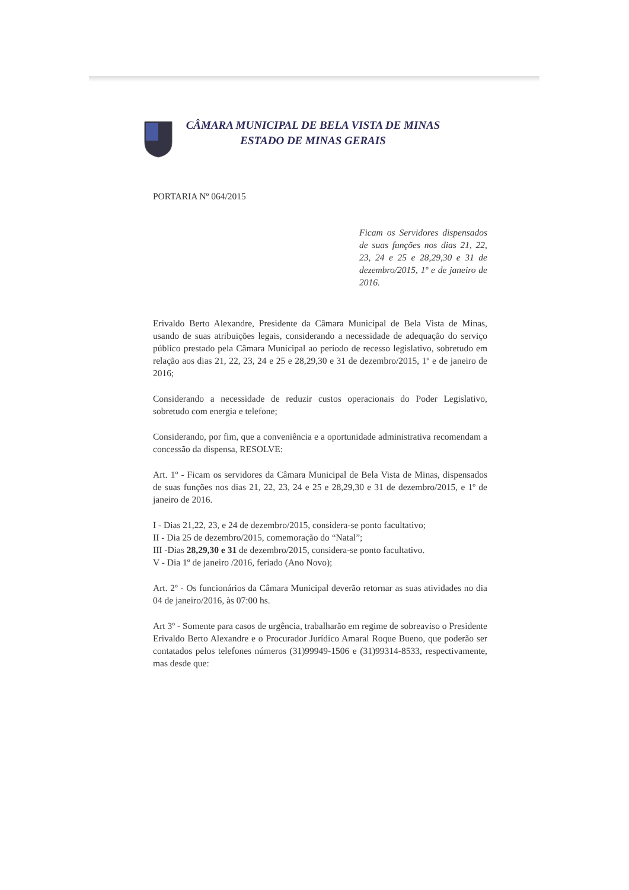CÂMARA MUNICIPAL DE BELA VISTA DE MINAS
ESTADO DE MINAS GERAIS
PORTARIA Nº 064/2015
Ficam os Servidores dispensados de suas funções nos dias 21, 22, 23, 24 e 25 e 28,29,30 e 31 de dezembro/2015, 1º e de janeiro de 2016.
Erivaldo Berto Alexandre, Presidente da Câmara Municipal de Bela Vista de Minas, usando de suas atribuições legais, considerando a necessidade de adequação do serviço público prestado pela Câmara Municipal ao período de recesso legislativo, sobretudo em relação aos dias 21, 22, 23, 24 e 25 e 28,29,30 e 31 de dezembro/2015, 1º e de janeiro de 2016;
Considerando a necessidade de reduzir custos operacionais do Poder Legislativo, sobretudo com energia e telefone;
Considerando, por fim, que a conveniência e a oportunidade administrativa recomendam a concessão da dispensa, RESOLVE:
Art. 1º - Ficam os servidores da Câmara Municipal de Bela Vista de Minas, dispensados de suas funções nos dias 21, 22, 23, 24 e 25 e 28,29,30 e 31 de dezembro/2015, e 1º de janeiro de 2016.
I - Dias 21,22, 23, e 24 de dezembro/2015, considera-se ponto facultativo;
II - Dia 25 de dezembro/2015, comemoração do “Natal”;
III -Dias 28,29,30 e 31 de dezembro/2015, considera-se ponto facultativo.
V - Dia 1º de janeiro /2016, feriado (Ano Novo);
Art. 2º - Os funcionários da Câmara Municipal deverão retornar as suas atividades no dia 04 de janeiro/2016, às 07:00 hs.
Art 3º - Somente para casos de urgência, trabalharão em regime de sobreaviso o Presidente Erivaldo Berto Alexandre e o Procurador Jurídico Amaral Roque Bueno, que poderão ser contatados pelos telefones números (31)99949-1506 e (31)99314-8533, respectivamente, mas desde que: